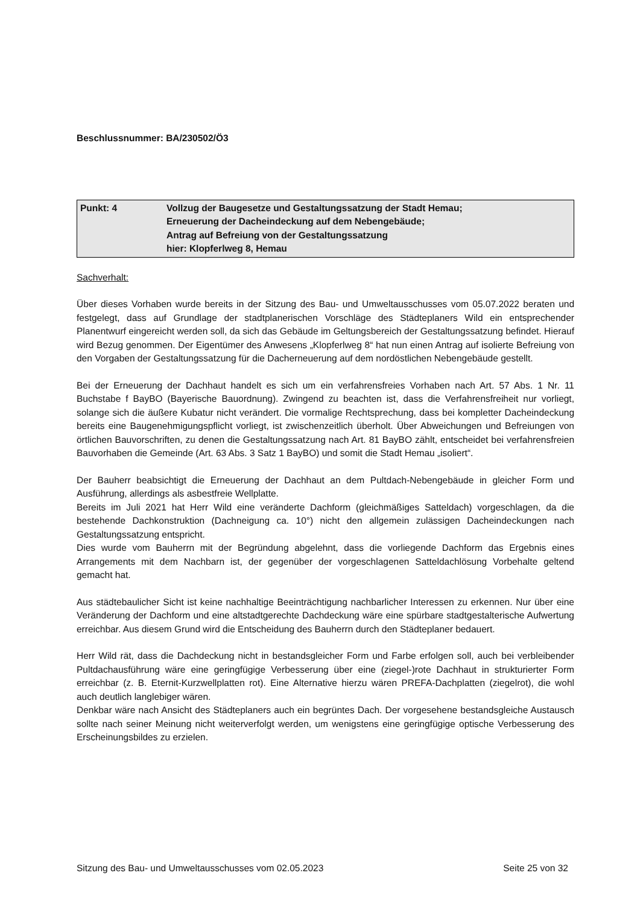Beschlussnummer: BA/230502/Ö3
| Punkt: 4 | Vollzug der Baugesetze und Gestaltungssatzung der Stadt Hemau; Erneuerung der Dacheindeckung auf dem Nebengebäude; Antrag auf Befreiung von der Gestaltungssatzung hier: Klopferlweg 8, Hemau |
Sachverhalt:
Über dieses Vorhaben wurde bereits in der Sitzung des Bau- und Umweltausschusses vom 05.07.2022 beraten und festgelegt, dass auf Grundlage der stadtplanerischen Vorschläge des Städteplaners Wild ein entsprechender Planentwurf eingereicht werden soll, da sich das Gebäude im Geltungsbereich der Gestaltungssatzung befindet. Hierauf wird Bezug genommen. Der Eigentümer des Anwesens „Klopferlweg 8“ hat nun einen Antrag auf isolierte Befreiung von den Vorgaben der Gestaltungssatzung für die Dacherneuerung auf dem nordöstlichen Nebengebäude gestellt.
Bei der Erneuerung der Dachhaut handelt es sich um ein verfahrensfreies Vorhaben nach Art. 57 Abs. 1 Nr. 11 Buchstabe f BayBO (Bayerische Bauordnung). Zwingend zu beachten ist, dass die Verfahrensfreiheit nur vorliegt, solange sich die äußere Kubatur nicht verändert. Die vormalige Rechtsprechung, dass bei kompletter Dacheindeckung bereits eine Baugenehmigungspflicht vorliegt, ist zwischenzeitlich überholt. Über Abweichungen und Befreiungen von örtlichen Bauvorschriften, zu denen die Gestaltungssatzung nach Art. 81 BayBO zählt, entscheidet bei verfahrensfreien Bauvorhaben die Gemeinde (Art. 63 Abs. 3 Satz 1 BayBO) und somit die Stadt Hemau „isoliert“.
Der Bauherr beabsichtigt die Erneuerung der Dachhaut an dem Pultdach-Nebengebäude in gleicher Form und Ausführung, allerdings als asbestfreie Wellplatte.
Bereits im Juli 2021 hat Herr Wild eine veränderte Dachform (gleichmäßiges Satteldach) vorgeschlagen, da die bestehende Dachkonstruktion (Dachneigung ca. 10°) nicht den allgemein zulässigen Dacheindeckungen nach Gestaltungssatzung entspricht.
Dies wurde vom Bauherrn mit der Begründung abgelehnt, dass die vorliegende Dachform das Ergebnis eines Arrangements mit dem Nachbarn ist, der gegenüber der vorgeschlagenen Satteldachlösung Vorbehalte geltend gemacht hat.
Aus städtebaulicher Sicht ist keine nachhaltige Beeinträchtigung nachbarlicher Interessen zu erkennen. Nur über eine Veränderung der Dachform und eine altstadtgerechte Dachdeckung wäre eine spürbare stadtgestalterische Aufwertung erreichbar. Aus diesem Grund wird die Entscheidung des Bauherrn durch den Städteplaner bedauert.
Herr Wild rät, dass die Dachdeckung nicht in bestandsgleicher Form und Farbe erfolgen soll, auch bei verbleibender Pultdachausführung wäre eine geringfügige Verbesserung über eine (ziegel-)rote Dachhaut in strukturierter Form erreichbar (z. B. Eternit-Kurzwellplatten rot). Eine Alternative hierzu wären PREFA-Dachplatten (ziegelrot), die wohl auch deutlich langlebiger wären.
Denkbar wäre nach Ansicht des Städteplaners auch ein begrüntes Dach. Der vorgesehene bestandsgleiche Austausch sollte nach seiner Meinung nicht weiterverfolgt werden, um wenigstens eine geringfügige optische Verbesserung des Erscheinungsbildes zu erzielen.
Sitzung des Bau- und Umweltausschusses vom 02.05.2023 Seite 25 von 32